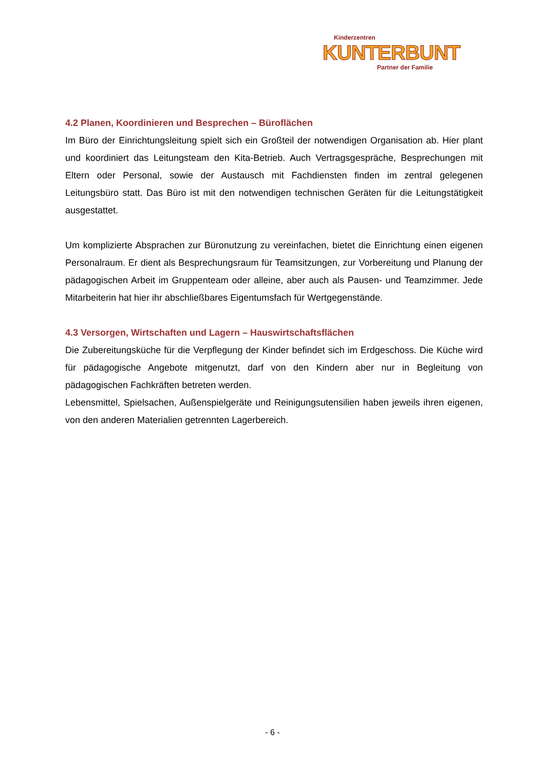Kinderzentren
KUNTERBUNT
Partner der Familie
4.2 Planen, Koordinieren und Besprechen – Büroflächen
Im Büro der Einrichtungsleitung spielt sich ein Großteil der notwendigen Organisation ab. Hier plant und koordiniert das Leitungsteam den Kita-Betrieb. Auch Vertragsgespräche, Bespre­chungen mit Eltern oder Personal, sowie der Austausch mit Fachdiensten finden im zentral gelegenen Leitungsbüro statt. Das Büro ist mit den notwendigen technischen Geräten für die Leitungstätigkeit ausgestattet.
Um komplizierte Absprachen zur Büronutzung zu vereinfachen, bietet die Einrichtung einen eigenen Personalraum. Er dient als Besprechungsraum für Teamsitzungen, zur Vorbereitung und Planung der pädagogischen Arbeit im Gruppenteam oder alleine, aber auch als Pausen- und Teamzimmer. Jede Mitarbeiterin hat hier ihr abschließbares Eigentumsfach für Wertge­genstände.
4.3 Versorgen, Wirtschaften und Lagern – Hauswirtschaftsflächen
Die Zubereitungsküche für die Verpflegung der Kinder befindet sich im Erdgeschoss. Die Kü­che wird für pädagogische Angebote mitgenutzt, darf von den Kindern aber nur in Begleitung von pädagogischen Fachkräften betreten werden.
Lebensmittel, Spielsachen, Außenspielgeräte und Reinigungsutensilien haben jeweils ihren eigenen, von den anderen Materialien getrennten Lagerbereich.
- 6 -